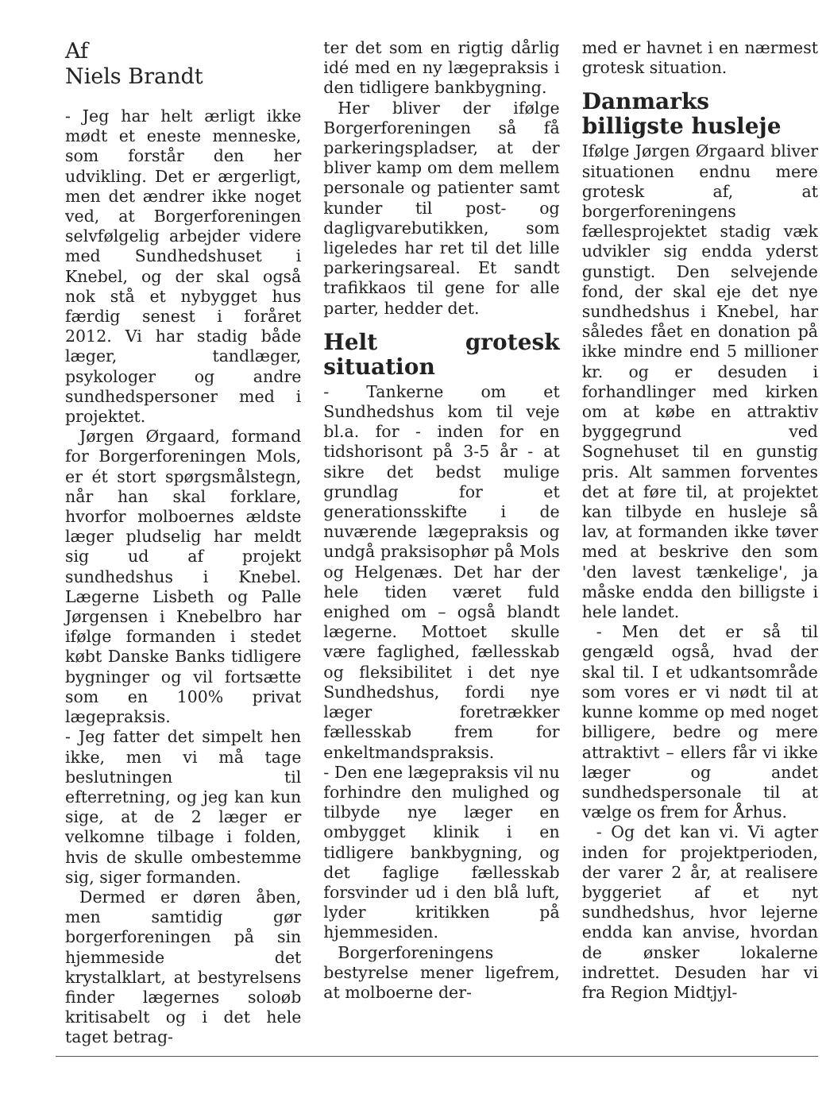Af
Niels Brandt
- Jeg har helt ærligt ikke mødt et eneste menneske, som forstår den her udvikling. Det er ærgerligt, men det ændrer ikke noget ved, at Borgerforeningen selvfølgelig arbejder videre med Sundhedshuset i Knebel, og der skal også nok stå et nybygget hus færdig senest i foråret 2012. Vi har stadig både læger, tandlæger, psykologer og andre sundhedspersoner med i projektet.
Jørgen Ørgaard, formand for Borgerforeningen Mols, er ét stort spørgsmålstegn, når han skal forklare, hvorfor molboernes ældste læger pludselig har meldt sig ud af projekt sundhedshus i Knebel. Lægerne Lisbeth og Palle Jørgensen i Knebelbro har ifølge formanden i stedet købt Danske Banks tidligere bygninger og vil fortsætte som en 100% privat lægepraksis.
- Jeg fatter det simpelt hen ikke, men vi må tage beslutningen til efterretning, og jeg kan kun sige, at de 2 læger er velkomne tilbage i folden, hvis de skulle ombestemme sig, siger formanden.
Dermed er døren åben, men samtidig gør borgerforeningen på sin hjemmeside det krystalklart, at bestyrelsens finder lægernes soloøb kritisabelt og i det hele taget betrag-
ter det som en rigtig dårlig idé med en ny lægepraksis i den tidligere bankbygning.
Her bliver der ifølge Borgerforeningen så få parkeringspladser, at der bliver kamp om dem mellem personale og patienter samt kunder til post- og dagligvarebutikken, som ligeledes har ret til det lille parkeringsareal. Et sandt trafikkaos til gene for alle parter, hedder det.
Helt grotesk situation
- Tankerne om et Sundhedshus kom til veje bl.a. for - inden for en tidshorisont på 3-5 år - at sikre det bedst mulige grundlag for et generationsskifte i de nuværende lægepraksis og undgå praksisophør på Mols og Helgenæs. Det har der hele tiden været fuld enighed om – også blandt lægerne. Mottoet skulle være faglighed, fællesskab og fleksibilitet i det nye Sundhedshus, fordi nye læger foretrækker fællesskab frem for enkeltmandspraksis.
- Den ene lægepraksis vil nu forhindre den mulighed og tilbyde nye læger en ombygget klinik i en tidligere bankbygning, og det faglige fællesskab forsvinder ud i den blå luft, lyder kritikken på hjemmesiden.
Borgerforeningens bestyrelse mener ligefrem, at molboerne der-
med er havnet i en nærmest grotesk situation.
Danmarks billigste husleje
Ifølge Jørgen Ørgaard bliver situationen endnu mere grotesk af, at borgerforeningens fællesprojektet stadig væk udvikler sig endda yderst gunstigt. Den selvejende fond, der skal eje det nye sundhedshus i Knebel, har således fået en donation på ikke mindre end 5 millioner kr. og er desuden i forhandlinger med kirken om at købe en attraktiv byggegrund ved Sognehuset til en gunstig pris. Alt sammen forventes det at føre til, at projektet kan tilbyde en husleje så lav, at formanden ikke tøver med at beskrive den som 'den lavest tænkelige', ja måske endda den billigste i hele landet.
- Men det er så til gengæld også, hvad der skal til. I et udkantsområde som vores er vi nødt til at kunne komme op med noget billigere, bedre og mere attraktivt – ellers får vi ikke læger og andet sundhedspersonale til at vælge os frem for Århus.
- Og det kan vi. Vi agter inden for projektperioden, der varer 2 år, at realisere byggeriet af et nyt sundhedshus, hvor lejerne endda kan anvise, hvordan de ønsker lokalerne indrettet. Desuden har vi fra Region Midtjyl-